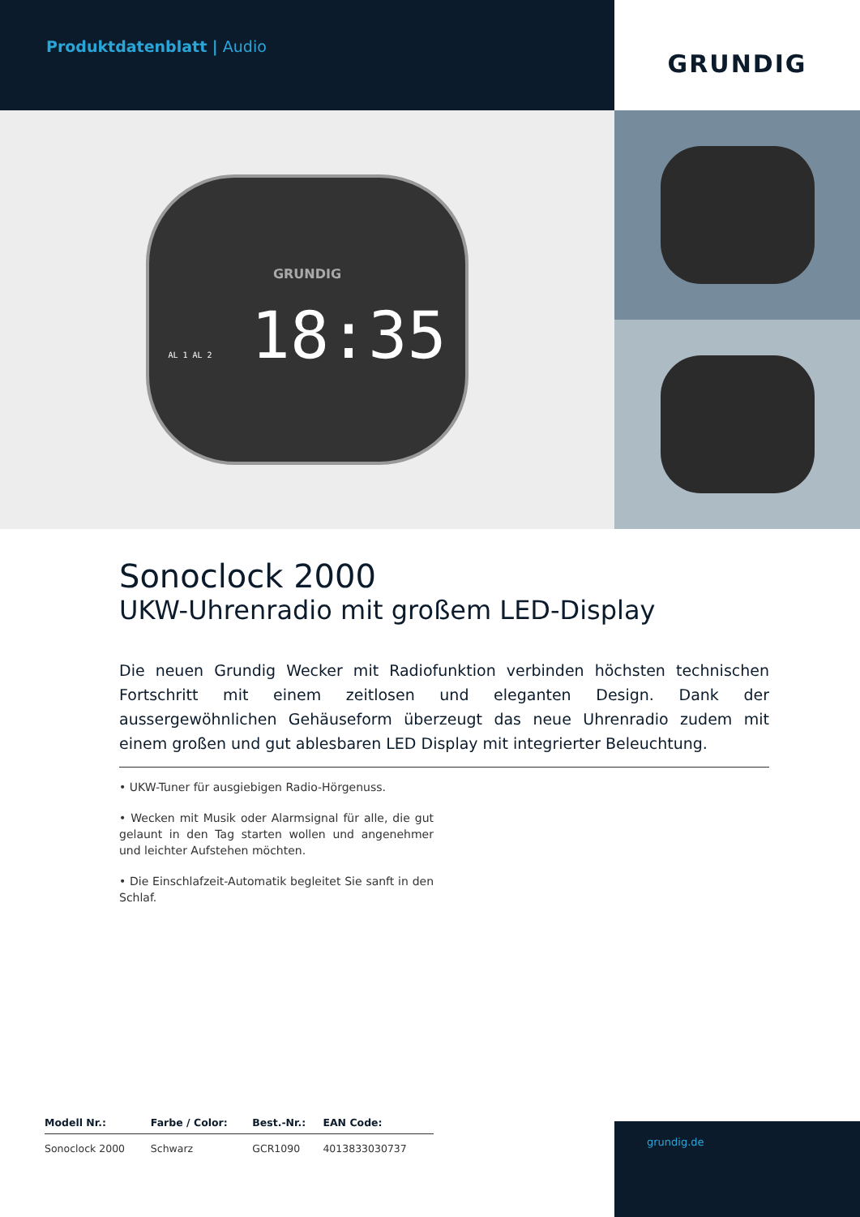Produktdatenblatt | Audio
GRUNDIG
GRUNDIG
AL 1 AL 2 18:35
Sonoclock 2000
UKW-Uhrenradio mit großem LED-Display
Die neuen Grundig Wecker mit Radiofunktion verbinden höchsten technischen Fortschritt mit einem zeitlosen und eleganten Design. Dank der aussergewöhnlichen Gehäuseform überzeugt das neue Uhrenradio zudem mit einem großen und gut ablesbaren LED Display mit integrierter Beleuchtung.
• UKW-Tuner für ausgiebigen Radio-Hörgenuss.
• Wecken mit Musik oder Alarmsignal für alle, die gut gelaunt in den Tag starten wollen und angenehmer und leichter Aufstehen möchten.
• Die Einschlafzeit-Automatik begleitet Sie sanft in den Schlaf.
| Modell Nr.: | Farbe / Color: | Best.-Nr.: | EAN Code: |
| --- | --- | --- | --- |
| Sonoclock 2000 | Schwarz | GCR1090 | 4013833030737 |
grundig.de